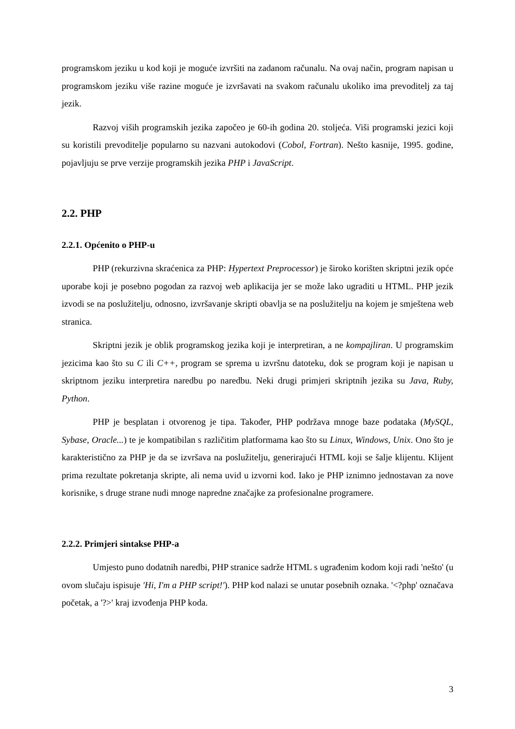programskom jeziku u kod koji je moguće izvršiti na zadanom računalu. Na ovaj način, program napisan u programskom jeziku više razine moguće je izvršavati na svakom računalu ukoliko ima prevoditelj za taj jezik.
Razvoj viših programskih jezika započeo je 60-ih godina 20. stoljeća. Viši programski jezici koji su koristili prevoditelje popularno su nazvani autokodovi (Cobol, Fortran). Nešto kasnije, 1995. godine, pojavljuju se prve verzije programskih jezika PHP i JavaScript.
2.2. PHP
2.2.1. Općenito o PHP-u
PHP (rekurzivna skraćenica za PHP: Hypertext Preprocessor) je široko korišten skriptni jezik opće uporabe koji je posebno pogodan za razvoj web aplikacija jer se može lako ugraditi u HTML. PHP jezik izvodi se na poslužitelju, odnosno, izvršavanje skripti obavlja se na poslužitelju na kojem je smještena web stranica.
Skriptni jezik je oblik programskog jezika koji je interpretiran, a ne kompajliran. U programskim jezicima kao što su C ili C++, program se sprema u izvršnu datoteku, dok se program koji je napisan u skriptnom jeziku interpretira naredbu po naredbu. Neki drugi primjeri skriptnih jezika su Java, Ruby, Python.
PHP je besplatan i otvorenog je tipa. Također, PHP podržava mnoge baze podataka (MySQL, Sybase, Oracle...) te je kompatibilan s različitim platformama kao što su Linux, Windows, Unix. Ono što je karakteristično za PHP je da se izvršava na poslužitelju, generirajući HTML koji se šalje klijentu. Klijent prima rezultate pokretanja skripte, ali nema uvid u izvorni kod. Iako je PHP iznimno jednostavan za nove korisnike, s druge strane nudi mnoge napredne značajke za profesionalne programere.
2.2.2. Primjeri sintakse PHP-a
Umjesto puno dodatnih naredbi, PHP stranice sadrže HTML s ugrađenim kodom koji radi 'nešto' (u ovom slučaju ispisuje 'Hi, I'm a PHP script!'). PHP kod nalazi se unutar posebnih oznaka. '<?php' označava početak, a '?>' kraj izvođenja PHP koda.
3